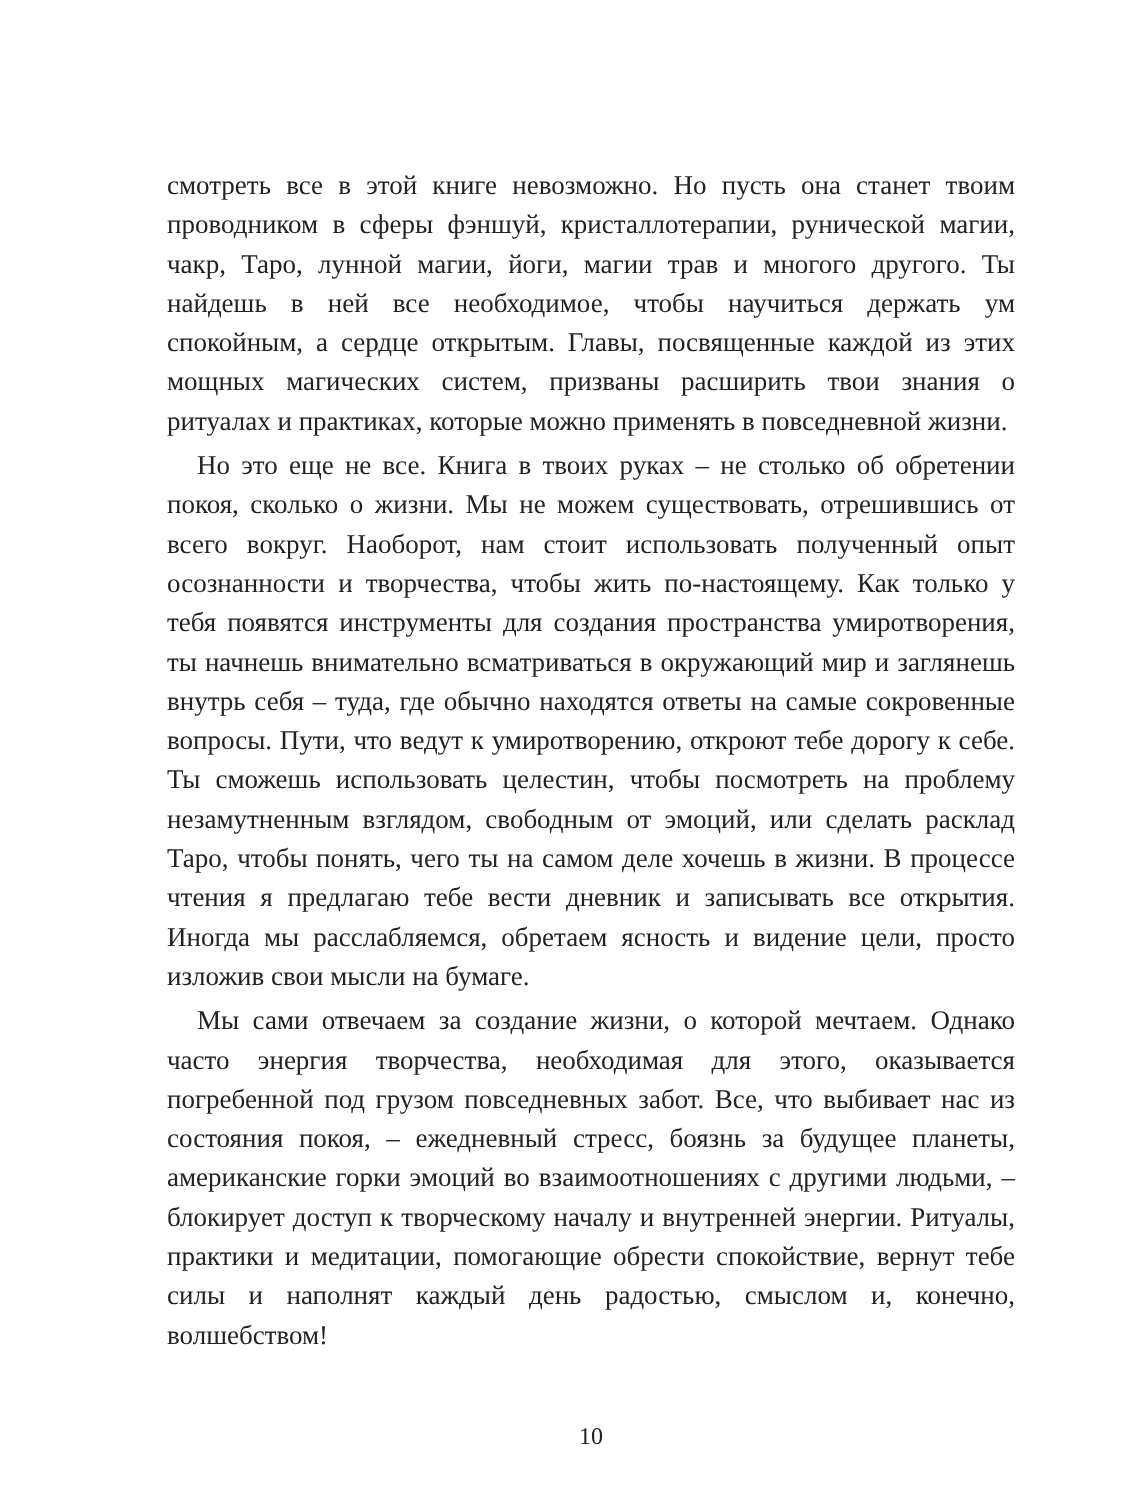смотреть все в этой книге невозможно. Но пусть она станет твоим проводником в сферы фэншуй, кристаллотерапии, рунической магии, чакр, Таро, лунной магии, йоги, магии трав и многого другого. Ты найдешь в ней все необходимое, чтобы научиться держать ум спокойным, а сердце открытым. Главы, посвященные каждой из этих мощных магических систем, призваны расширить твои знания о ритуалах и практиках, которые можно применять в повседневной жизни.
Но это еще не все. Книга в твоих руках – не столько об обретении покоя, сколько о жизни. Мы не можем существовать, отрешившись от всего вокруг. Наоборот, нам стоит использовать полученный опыт осознанности и творчества, чтобы жить по-настоящему. Как только у тебя появятся инструменты для создания пространства умиротворения, ты начнешь внимательно всматриваться в окружающий мир и заглянешь внутрь себя – туда, где обычно находятся ответы на самые сокровенные вопросы. Пути, что ведут к умиротворению, откроют тебе дорогу к себе. Ты сможешь использовать целестин, чтобы посмотреть на проблему незамутненным взглядом, свободным от эмоций, или сделать расклад Таро, чтобы понять, чего ты на самом деле хочешь в жизни. В процессе чтения я предлагаю тебе вести дневник и записывать все открытия. Иногда мы расслабляемся, обретаем ясность и видение цели, просто изложив свои мысли на бумаге.
Мы сами отвечаем за создание жизни, о которой мечтаем. Однако часто энергия творчества, необходимая для этого, оказывается погребенной под грузом повседневных забот. Все, что выбивает нас из состояния покоя, – ежедневный стресс, боязнь за будущее планеты, американские горки эмоций во взаимоотношениях с другими людьми, – блокирует доступ к творческому началу и внутренней энергии. Ритуалы, практики и медитации, помогающие обрести спокойствие, вернут тебе силы и наполнят каждый день радостью, смыслом и, конечно, волшебством!
10